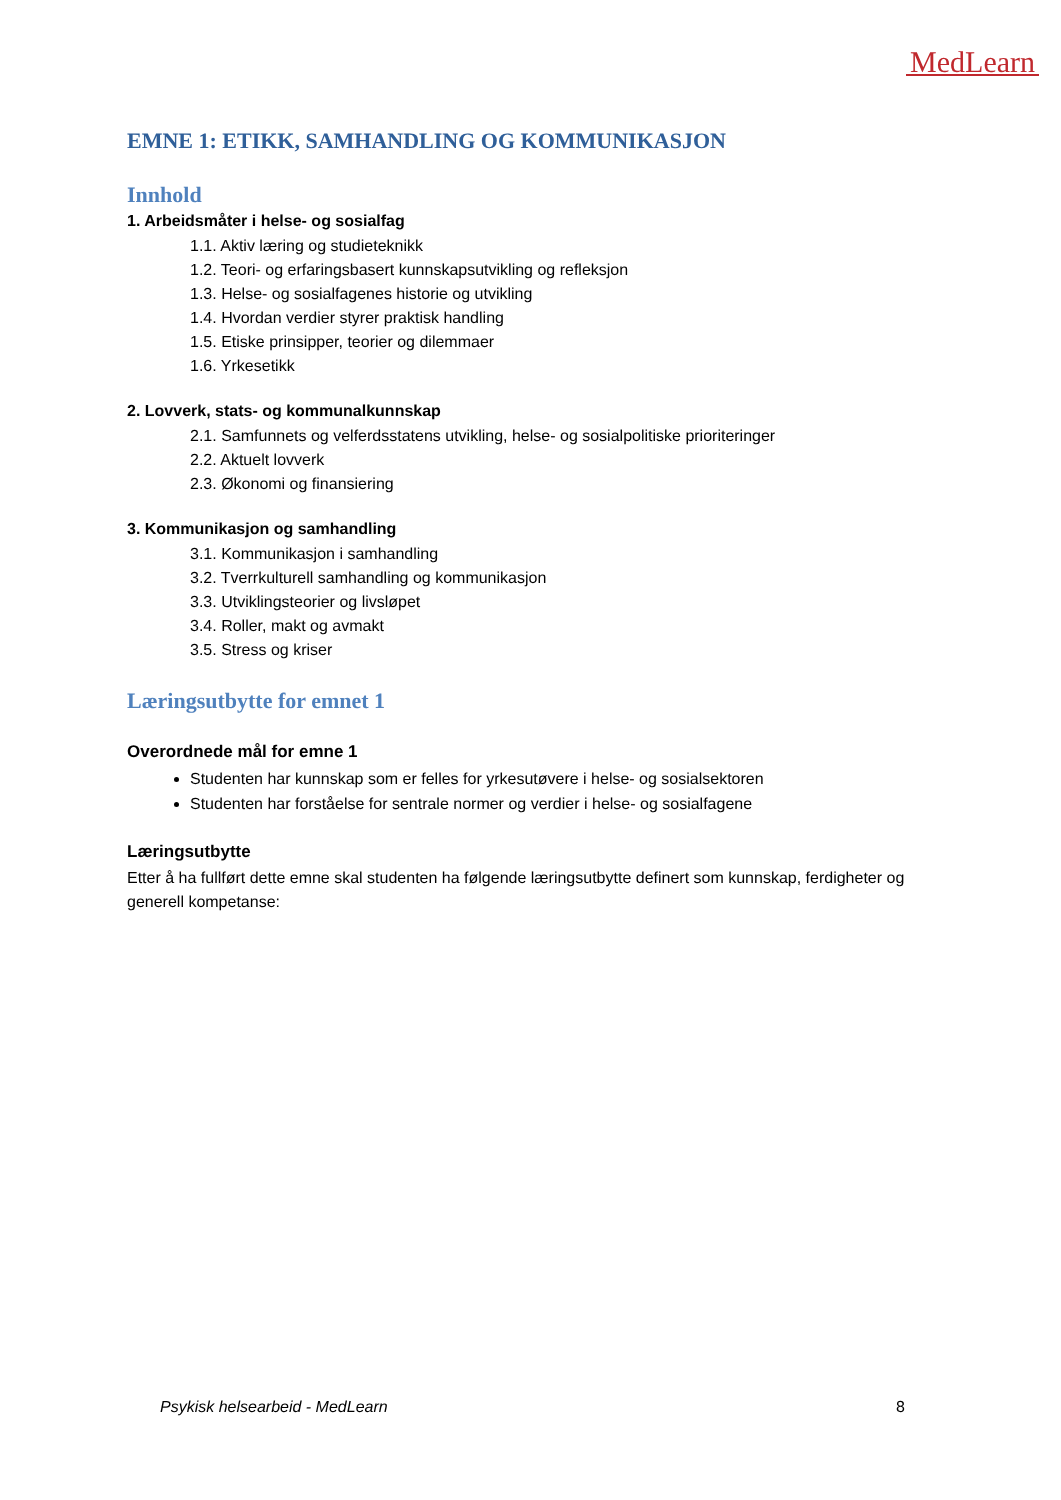MedLearn
EMNE 1: ETIKK, SAMHANDLING OG KOMMUNIKASJON
Innhold
1. Arbeidsmåter i helse- og sosialfag
1.1. Aktiv læring og studieteknikk
1.2. Teori- og erfaringsbasert kunnskapsutvikling og refleksjon
1.3. Helse- og sosialfagenes historie og utvikling
1.4. Hvordan verdier styrer praktisk handling
1.5. Etiske prinsipper, teorier og dilemmaer
1.6. Yrkesetikk
2. Lovverk, stats- og kommunalkunnskap
2.1. Samfunnets og velferdsstatens utvikling, helse- og sosialpolitiske prioriteringer
2.2. Aktuelt lovverk
2.3. Økonomi og finansiering
3. Kommunikasjon og samhandling
3.1. Kommunikasjon i samhandling
3.2. Tverrkulturell samhandling og kommunikasjon
3.3. Utviklingsteorier og livsløpet
3.4. Roller, makt og avmakt
3.5. Stress og kriser
Læringsutbytte for emnet 1
Overordnede mål for emne 1
Studenten har kunnskap som er felles for yrkesutøvere i helse- og sosialsektoren
Studenten har forståelse for sentrale normer og verdier i helse- og sosialfagene
Læringsutbytte
Etter å ha fullført dette emne skal studenten ha følgende læringsutbytte definert som kunnskap, ferdigheter og generell kompetanse:
Psykisk helsearbeid - MedLearn 8